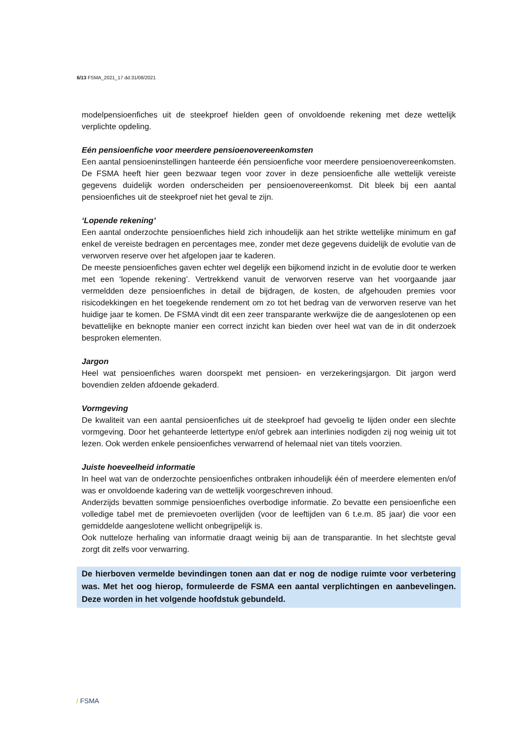6/13 FSMA_2021_17 dd.31/08/2021
modelpensioenfiches uit de steekproef hielden geen of onvoldoende rekening met deze wettelijk verplichte opdeling.
Eén pensioenfiche voor meerdere pensioenovereenkomsten
Een aantal pensioeninstellingen hanteerde één pensioenfiche voor meerdere pensioenovereenkomsten. De FSMA heeft hier geen bezwaar tegen voor zover in deze pensioenfiche alle wettelijk vereiste gegevens duidelijk worden onderscheiden per pensioenovereenkomst. Dit bleek bij een aantal pensioenfiches uit de steekproef niet het geval te zijn.
‘Lopende rekening’
Een aantal onderzochte pensioenfiches hield zich inhoudelijk aan het strikte wettelijke minimum en gaf enkel de vereiste bedragen en percentages mee, zonder met deze gegevens duidelijk de evolutie van de verworven reserve over het afgelopen jaar te kaderen.
De meeste pensioenfiches gaven echter wel degelijk een bijkomend inzicht in de evolutie door te werken met een ‘lopende rekening’. Vertrekkend vanuit de verworven reserve van het voorgaande jaar vermeldden deze pensioenfiches in detail de bijdragen, de kosten, de afgehouden premies voor risicodekkingen en het toegekende rendement om zo tot het bedrag van de verworven reserve van het huidige jaar te komen. De FSMA vindt dit een zeer transparante werkwijze die de aangeslotenen op een bevattelijke en beknopte manier een correct inzicht kan bieden over heel wat van de in dit onderzoek besproken elementen.
Jargon
Heel wat pensioenfiches waren doorspekt met pensioen- en verzekeringsjargon. Dit jargon werd bovendien zelden afdoende gekaderd.
Vormgeving
De kwaliteit van een aantal pensioenfiches uit de steekproef had gevoelig te lijden onder een slechte vormgeving. Door het gehanteerde lettertype en/of gebrek aan interlinies nodigden zij nog weinig uit tot lezen. Ook werden enkele pensioenfiches verwarrend of helemaal niet van titels voorzien.
Juiste hoeveelheid informatie
In heel wat van de onderzochte pensioenfiches ontbraken inhoudelijk één of meerdere elementen en/of was er onvoldoende kadering van de wettelijk voorgeschreven inhoud.
Anderzijds bevatten sommige pensioenfiches overbodige informatie. Zo bevatte een pensioenfiche een volledige tabel met de premievoeten overlijden (voor de leeftijden van 6 t.e.m. 85 jaar) die voor een gemiddelde aangeslotene wellicht onbegrijpelijk is.
Ook nutteloze herhaling van informatie draagt weinig bij aan de transparantie. In het slechtste geval zorgt dit zelfs voor verwarring.
De hierboven vermelde bevindingen tonen aan dat er nog de nodige ruimte voor verbetering was. Met het oog hierop, formuleerde de FSMA een aantal verplichtingen en aanbevelingen. Deze worden in het volgende hoofdstuk gebundeld.
/ FSMA